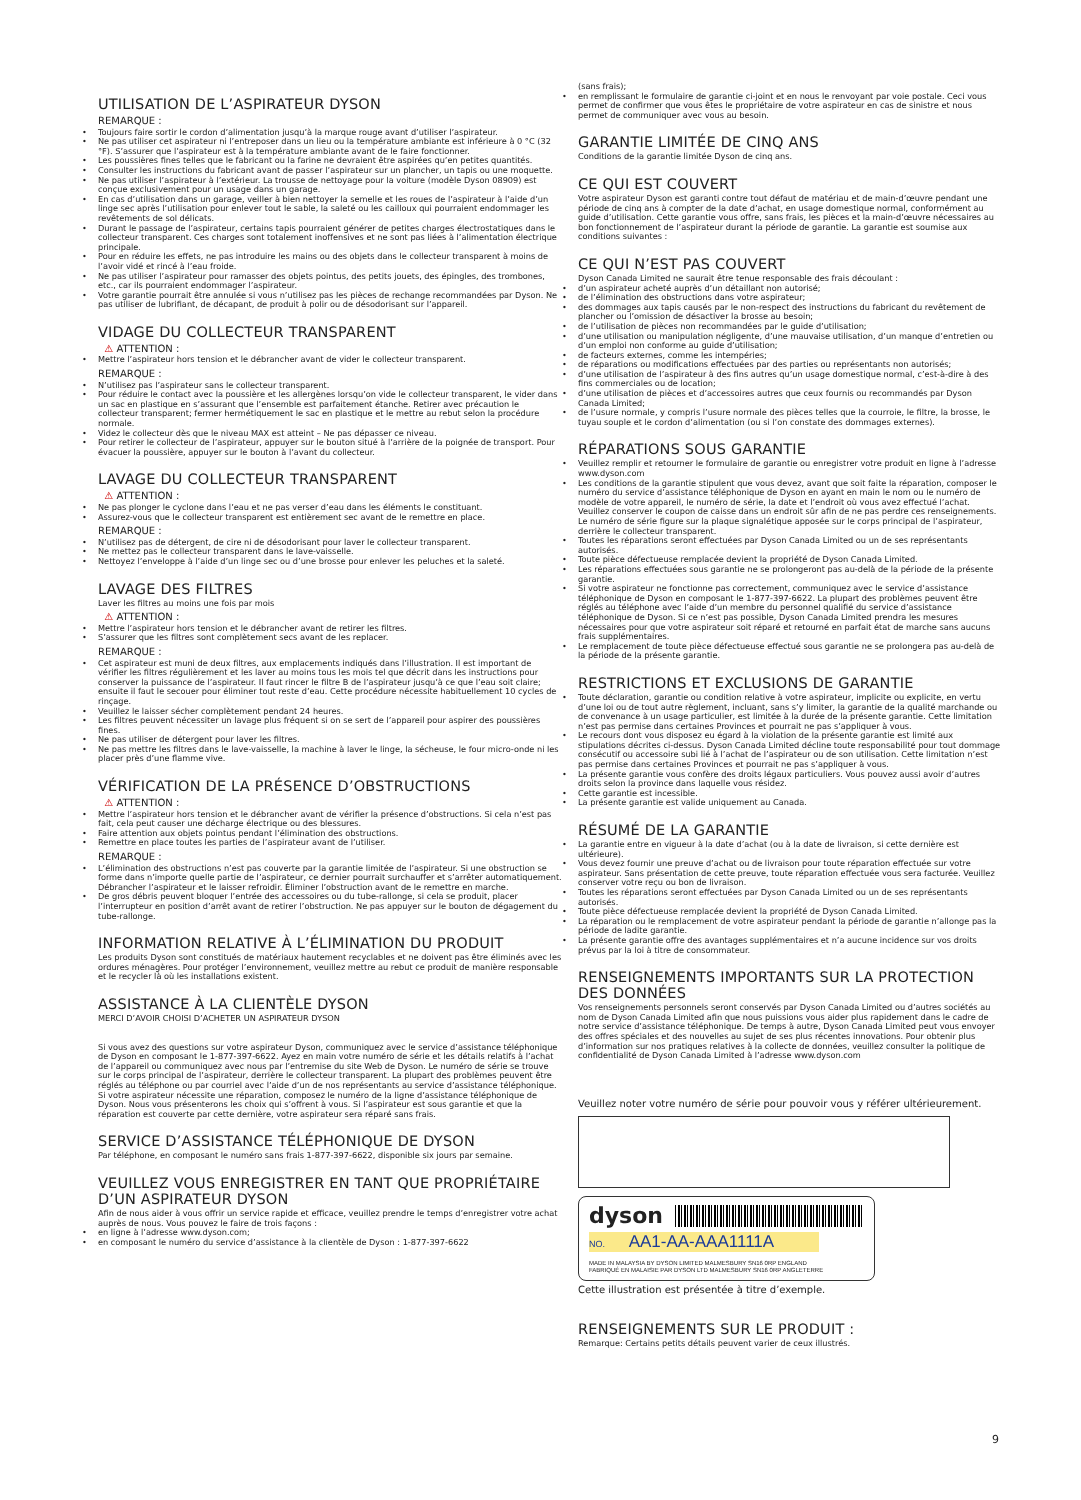UTILISATION DE L’ASPIRATEUR DYSON
REMARQUE :
• Toujours faire sortir le cordon d’alimentation jusqu’à la marque rouge avant d’utiliser l’aspirateur.
• Ne pas utiliser cet aspirateur ni l’entreposer dans un lieu ou la température ambiante est inférieure à 0 °C (32 °F). S’assurer que l’aspirateur est à la température ambiante avant de le faire fonctionner.
• Les poussières fines telles que le fabricant ou la farine ne devraient être aspirées qu’en petites quantités.
• Consulter les instructions du fabricant avant de passer l’aspirateur sur un plancher, un tapis ou une moquette.
• Ne pas utiliser l’aspirateur à l’extérieur. La trousse de nettoyage pour la voiture (modèle Dyson 08909) est conçue exclusivement pour un usage dans un garage.
• En cas d’utilisation dans un garage, veiller à bien nettoyer la semelle et les roues de l’aspirateur à l’aide d’un linge sec après l’utilisation pour enlever tout le sable, la saleté ou les cailloux qui pourraient endommager les revêtements de sol délicats.
• Durant le passage de l’aspirateur, certains tapis pourraient générer de petites charges électrostatiques dans le collecteur transparent. Ces charges sont totalement inoffensives et ne sont pas liées à l’alimentation électrique principale.
• Pour en réduire les effets, ne pas introduire les mains ou des objets dans le collecteur transparent à moins de l’avoir vidé et rincé à l’eau froide.
• Ne pas utiliser l’aspirateur pour ramasser des objets pointus, des petits jouets, des épingles, des trombones, etc., car ils pourraient endommager l’aspirateur.
• Votre garantie pourrait être annulée si vous n’utilisez pas les pièces de rechange recommandées par Dyson. Ne pas utiliser de lubrifiant, de décapant, de produit à polir ou de désodorisant sur l’appareil.
VIDAGE DU COLLECTEUR TRANSPARENT
⚠ ATTENTION :
• Mettre l’aspirateur hors tension et le débrancher avant de vider le collecteur transparent.
REMARQUE :
• N’utilisez pas l’aspirateur sans le collecteur transparent.
• Pour réduire le contact avec la poussière et les allergènes lorsqu’on vide le collecteur transparent, le vider dans un sac en plastique en s’assurant que l’ensemble est parfaitement étanche. Retirer avec précaution le collecteur transparent; fermer hermétiquement le sac en plastique et le mettre au rebut selon la procédure normale.
• Videz le collecteur dès que le niveau MAX est atteint – Ne pas dépasser ce niveau.
• Pour retirer le collecteur de l’aspirateur, appuyer sur le bouton situé à l’arrière de la poignée de transport. Pour évacuer la poussière, appuyer sur le bouton à l’avant du collecteur.
LAVAGE DU COLLECTEUR TRANSPARENT
⚠ ATTENTION :
• Ne pas plonger le cyclone dans l’eau et ne pas verser d’eau dans les éléments le constituant.
• Assurez-vous que le collecteur transparent est entièrement sec avant de le remettre en place.
REMARQUE :
• N’utilisez pas de détergent, de cire ni de désodorisant pour laver le collecteur transparent.
• Ne mettez pas le collecteur transparent dans le lave-vaisselle.
• Nettoyez l’enveloppe à l’aide d’un linge sec ou d’une brosse pour enlever les peluches et la saleté.
LAVAGE DES FILTRES
Laver les filtres au moins une fois par mois
⚠ ATTENTION :
• Mettre l’aspirateur hors tension et le débrancher avant de retirer les filtres.
• S’assurer que les filtres sont complètement secs avant de les replacer.
REMARQUE :
• Cet aspirateur est muni de deux filtres, aux emplacements indiqués dans l’illustration. Il est important de vérifier les filtres régulièrement et les laver au moins tous les mois tel que décrit dans les instructions pour conserver la puissance de l’aspirateur. Il faut rincer le filtre B de l’aspirateur jusqu’à ce que l’eau soit claire; ensuite il faut le secouer pour éliminer tout reste d’eau. Cette procédure nécessite habituellement 10 cycles de rinçage.
• Veuillez le laisser sécher complètement pendant 24 heures.
• Les filtres peuvent nécessiter un lavage plus fréquent si on se sert de l’appareil pour aspirer des poussières fines.
• Ne pas utiliser de détergent pour laver les filtres.
• Ne pas mettre les filtres dans le lave-vaisselle, la machine à laver le linge, la sécheuse, le four micro-onde ni les placer près d’une flamme vive.
VÉRIFICATION DE LA PRÉSENCE D’OBSTRUCTIONS
⚠ ATTENTION :
• Mettre l’aspirateur hors tension et le débrancher avant de vérifier la présence d’obstructions. Si cela n’est pas fait, cela peut causer une décharge électrique ou des blessures.
• Faire attention aux objets pointus pendant l’élimination des obstructions.
• Remettre en place toutes les parties de l’aspirateur avant de l’utiliser.
REMARQUE :
• L’élimination des obstructions n’est pas couverte par la garantie limitée de l’aspirateur. Si une obstruction se forme dans n’importe quelle partie de l’aspirateur, ce dernier pourrait surchauffer et s’arrêter automatiquement. Débrancher l’aspirateur et le laisser refroidir. Éliminer l’obstruction avant de le remettre en marche.
• De gros débris peuvent bloquer l’entrée des accessoires ou du tube-rallonge, si cela se produit, placer l’interrupteur en position d’arrêt avant de retirer l’obstruction. Ne pas appuyer sur le bouton de dégagement du tube-rallonge.
INFORMATION RELATIVE À L’ÉLIMINATION DU PRODUIT
Les produits Dyson sont constitués de matériaux hautement recyclables et ne doivent pas être éliminés avec les ordures ménagères. Pour protéger l’environnement, veuillez mettre au rebut ce produit de manière responsable et le recycler là où les installations existent.
ASSISTANCE À LA CLIENTÈLE DYSON
MERCI D’AVOIR CHOISI D’ACHETER UN ASPIRATEUR DYSON
Si vous avez des questions sur votre aspirateur Dyson, communiquez avec le service d’assistance téléphonique de Dyson en composant le 1-877-397-6622. Ayez en main votre numéro de série et les détails relatifs à l’achat de l’appareil ou communiquez avec nous par l’entremise du site Web de Dyson. Le numéro de série se trouve sur le corps principal de l’aspirateur, derrière le collecteur transparent. La plupart des problèmes peuvent être réglés au téléphone ou par courriel avec l’aide d’un de nos représentants au service d’assistance téléphonique. Si votre aspirateur nécessite une réparation, composez le numéro de la ligne d’assistance téléphonique de Dyson. Nous vous présenterons les choix qui s’offrent à vous. Si l’aspirateur est sous garantie et que la réparation est couverte par cette dernière, votre aspirateur sera réparé sans frais.
SERVICE D’ASSISTANCE TÉLÉPHONIQUE DE DYSON
Par téléphone, en composant le numéro sans frais 1-877-397-6622, disponible six jours par semaine.
VEUILLEZ VOUS ENREGISTRER EN TANT QUE PROPRIÉTAIRE D’UN ASPIRATEUR DYSON
Afin de nous aider à vous offrir un service rapide et efficace, veuillez prendre le temps d’enregistrer votre achat auprès de nous. Vous pouvez le faire de trois façons :
• en ligne à l’adresse www.dyson.com;
• en composant le numéro du service d’assistance à la clientèle de Dyson : 1-877-397-6622
(sans frais);
• en remplissant le formulaire de garantie ci-joint et en nous le renvoyant par voie postale. Ceci vous permet de confirmer que vous êtes le propriétaire de votre aspirateur en cas de sinistre et nous permet de communiquer avec vous au besoin.
GARANTIE LIMITÉE DE CINQ ANS
Conditions de la garantie limitée Dyson de cinq ans.
CE QUI EST COUVERT
Votre aspirateur Dyson est garanti contre tout défaut de matériau et de main-d’œuvre pendant une période de cinq ans à compter de la date d’achat, en usage domestique normal, conformément au guide d’utilisation. Cette garantie vous offre, sans frais, les pièces et la main-d’œuvre nécessaires au bon fonctionnement de l’aspirateur durant la période de garantie. La garantie est soumise aux conditions suivantes :
CE QUI N’EST PAS COUVERT
Dyson Canada Limited ne saurait être tenue responsable des frais découlant :
• d’un aspirateur acheté auprès d’un détaillant non autorisé;
• de l’élimination des obstructions dans votre aspirateur;
• des dommages aux tapis causés par le non-respect des instructions du fabricant du revêtement de plancher ou l’omission de désactiver la brosse au besoin;
• de l’utilisation de pièces non recommandées par le guide d’utilisation;
• d’une utilisation ou manipulation négligente, d’une mauvaise utilisation, d’un manque d’entretien ou d’un emploi non conforme au guide d’utilisation;
• de facteurs externes, comme les intempéries;
• de réparations ou modifications effectuées par des parties ou représentants non autorisés;
• d’une utilisation de l’aspirateur à des fins autres qu’un usage domestique normal, c’est-à-dire à des fins commerciales ou de location;
• d’une utilisation de pièces et d’accessoires autres que ceux fournis ou recommandés par Dyson Canada Limited;
• de l’usure normale, y compris l’usure normale des pièces telles que la courroie, le filtre, la brosse, le tuyau souple et le cordon d’alimentation (ou si l’on constate des dommages externes).
RÉPARATIONS SOUS GARANTIE
• Veuillez remplir et retourner le formulaire de garantie ou enregistrer votre produit en ligne à l’adresse www.dyson.com
• Les conditions de la garantie stipulent que vous devez, avant que soit faite la réparation, composer le numéro du service d’assistance téléphonique de Dyson en ayant en main le nom ou le numéro de modèle de votre appareil, le numéro de série, la date et l’endroit où vous avez effectué l’achat. Veuillez conserver le coupon de caisse dans un endroit sûr afin de ne pas perdre ces renseignements. Le numéro de série figure sur la plaque signalétique apposée sur le corps principal de l’aspirateur, derrière le collecteur transparent.
• Toutes les réparations seront effectuées par Dyson Canada Limited ou un de ses représentants autorisés.
• Toute pièce défectueuse remplacée devient la propriété de Dyson Canada Limited.
• Les réparations effectuées sous garantie ne se prolongeront pas au-delà de la période de la présente garantie.
• Si votre aspirateur ne fonctionne pas correctement, communiquez avec le service d’assistance téléphonique de Dyson en composant le 1-877-397-6622. La plupart des problèmes peuvent être réglés au téléphone avec l’aide d’un membre du personnel qualifié du service d’assistance téléphonique de Dyson. Si ce n’est pas possible, Dyson Canada Limited prendra les mesures nécessaires pour que votre aspirateur soit réparé et retourné en parfait état de marche sans aucuns frais supplémentaires.
• Le remplacement de toute pièce défectueuse effectué sous garantie ne se prolongera pas au-delà de la période de la présente garantie.
RESTRICTIONS ET EXCLUSIONS DE GARANTIE
• Toute déclaration, garantie ou condition relative à votre aspirateur, implicite ou explicite, en vertu d’une loi ou de tout autre règlement, incluant, sans s’y limiter, la garantie de la qualité marchande ou de convenance à un usage particulier, est limitée à la durée de la présente garantie. Cette limitation n’est pas permise dans certaines Provinces et pourrait ne pas s’appliquer à vous.
• Le recours dont vous disposez eu égard à la violation de la présente garantie est limité aux stipulations décrites ci-dessus. Dyson Canada Limited décline toute responsabilité pour tout dommage consécutif ou accessoire subi lié à l’achat de l’aspirateur ou de son utilisation. Cette limitation n’est pas permise dans certaines Provinces et pourrait ne pas s’appliquer à vous.
• La présente garantie vous confère des droits légaux particuliers. Vous pouvez aussi avoir d’autres droits selon la province dans laquelle vous résidez.
• Cette garantie est incessible.
• La présente garantie est valide uniquement au Canada.
RÉSUMÉ DE LA GARANTIE
• La garantie entre en vigueur à la date d’achat (ou à la date de livraison, si cette dernière est ultérieure).
• Vous devez fournir une preuve d’achat ou de livraison pour toute réparation effectuée sur votre aspirateur. Sans présentation de cette preuve, toute réparation effectuée vous sera facturée. Veuillez conserver votre reçu ou bon de livraison.
• Toutes les réparations seront effectuées par Dyson Canada Limited ou un de ses représentants autorisés.
• Toute pièce défectueuse remplacée devient la propriété de Dyson Canada Limited.
• La réparation ou le remplacement de votre aspirateur pendant la période de garantie n’allonge pas la période de ladite garantie.
• La présente garantie offre des avantages supplémentaires et n’a aucune incidence sur vos droits prévus par la loi à titre de consommateur.
RENSEIGNEMENTS IMPORTANTS SUR LA PROTECTION DES DONNÉES
Vos renseignements personnels seront conservés par Dyson Canada Limited ou d’autres sociétés au nom de Dyson Canada Limited afin que nous puissions vous aider plus rapidement dans le cadre de notre service d’assistance téléphonique. De temps à autre, Dyson Canada Limited peut vous envoyer des offres spéciales et des nouvelles au sujet de ses plus récentes innovations. Pour obtenir plus d’information sur nos pratiques relatives à la collecte de données, veuillez consulter la politique de confidentialité de Dyson Canada Limited à l’adresse www.dyson.com
Veuillez noter votre numéro de série pour pouvoir vous y référer ultérieurement.
dyson
NO. AA1-AA-AAA1111A
MADE IN MALAYSIA BY DYSON LIMITED MALMESBURY SN16 0RP ENGLAND
FABRIQUÉ EN MALAISIE PAR DYSON LTD MALMESBURY SN16 0RP ANGLETERRE
Cette illustration est présentée à titre d’exemple.
RENSEIGNEMENTS SUR LE PRODUIT :
Remarque: Certains petits détails peuvent varier de ceux illustrés.
9